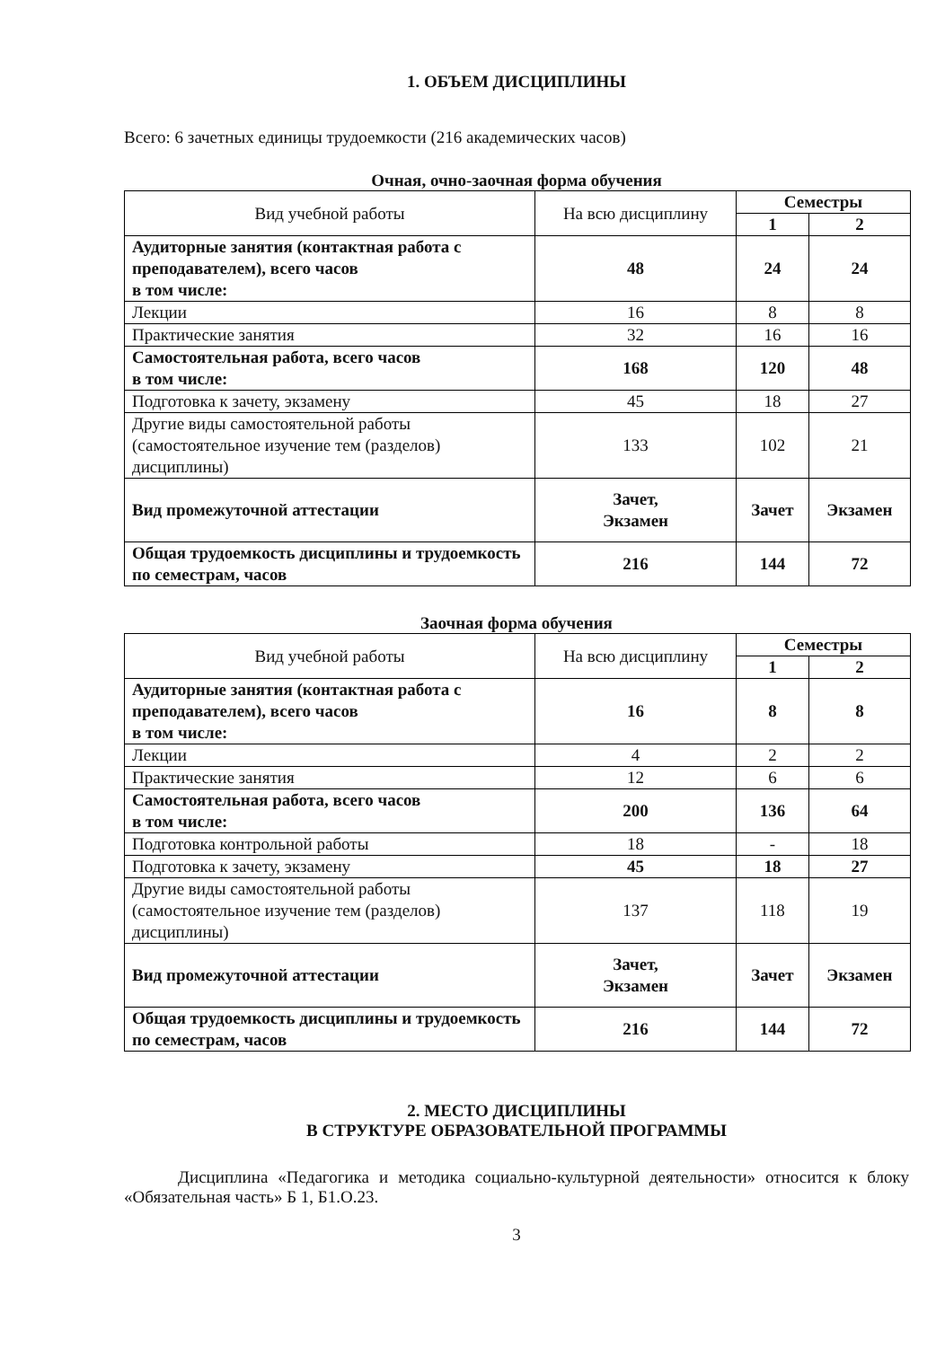1. ОБЪЕМ ДИСЦИПЛИНЫ
Всего: 6 зачетных единицы трудоемкости (216 академических часов)
Очная, очно-заочная форма обучения
| Вид учебной работы | На всю дисциплину | Семестры | |
| --- | --- | --- | --- |
| | | 1 | 2 |
| Аудиторные занятия (контактная работа с преподавателем), всего часов в том числе: | 48 | 24 | 24 |
| Лекции | 16 | 8 | 8 |
| Практические занятия | 32 | 16 | 16 |
| Самостоятельная работа, всего часов в том числе: | 168 | 120 | 48 |
| Подготовка к зачету, экзамену | 45 | 18 | 27 |
| Другие виды самостоятельной работы (самостоятельное изучение тем (разделов) дисциплины) | 133 | 102 | 21 |
| Вид промежуточной аттестации | Зачет, Экзамен | Зачет | Экзамен |
| Общая трудоемкость дисциплины и трудоемкость по семестрам, часов | 216 | 144 | 72 |
Заочная форма обучения
| Вид учебной работы | На всю дисциплину | Семестры | |
| --- | --- | --- | --- |
| | | 1 | 2 |
| Аудиторные занятия (контактная работа с преподавателем), всего часов в том числе: | 16 | 8 | 8 |
| Лекции | 4 | 2 | 2 |
| Практические занятия | 12 | 6 | 6 |
| Самостоятельная работа, всего часов в том числе: | 200 | 136 | 64 |
| Подготовка контрольной работы | 18 | - | 18 |
| Подготовка к зачету, экзамену | 45 | 18 | 27 |
| Другие виды самостоятельной работы (самостоятельное изучение тем (разделов) дисциплины) | 137 | 118 | 19 |
| Вид промежуточной аттестации | Зачет, Экзамен | Зачет | Экзамен |
| Общая трудоемкость дисциплины и трудоемкость по семестрам, часов | 216 | 144 | 72 |
2. МЕСТО ДИСЦИПЛИНЫ
В СТРУКТУРЕ ОБРАЗОВАТЕЛЬНОЙ ПРОГРАММЫ
Дисциплина «Педагогика и методика социально-культурной деятельности» относится к блоку «Обязательная часть» Б 1, Б1.О.23.
3